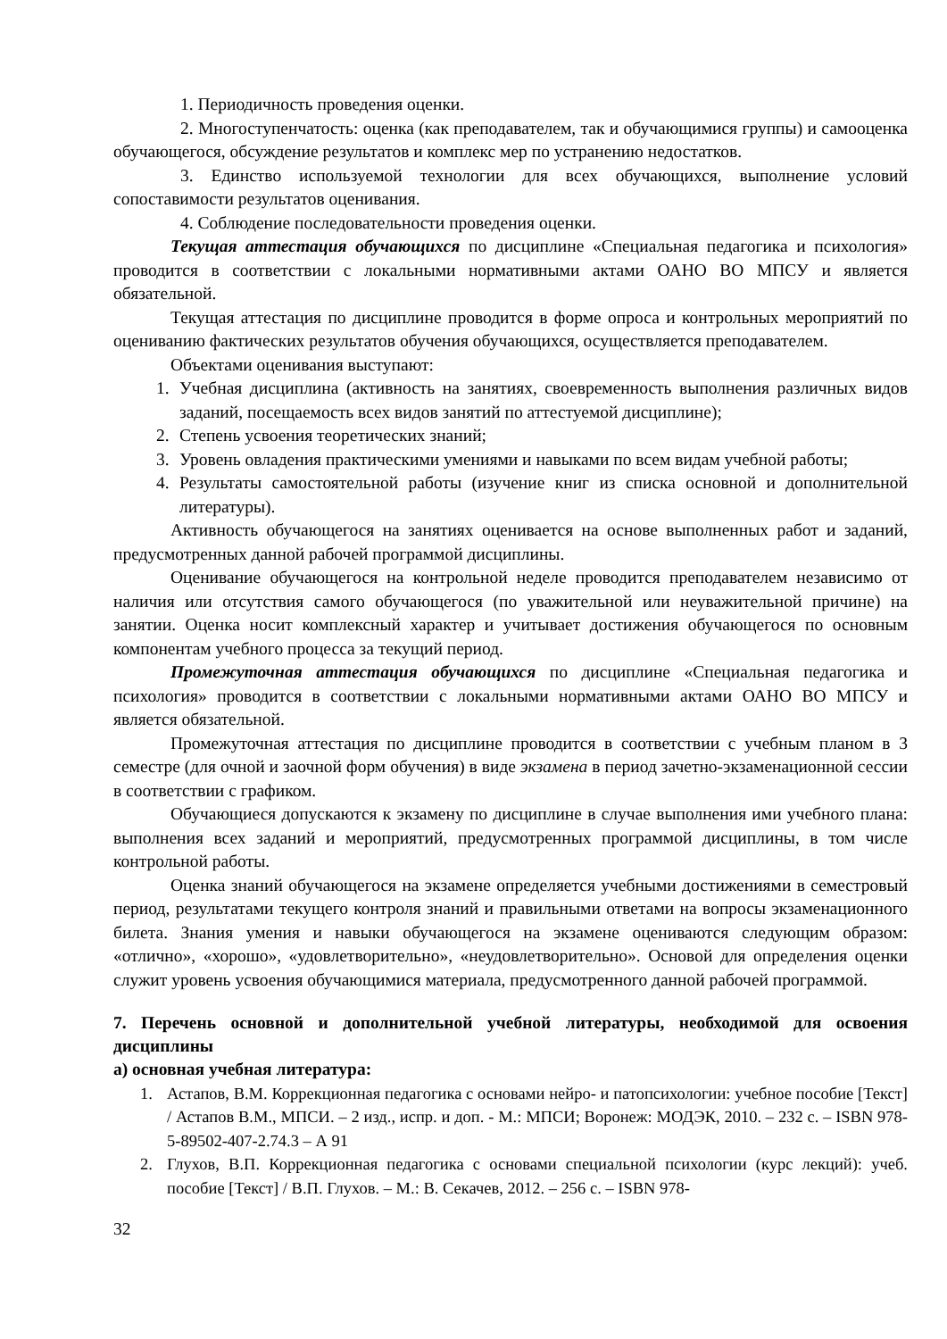1. Периодичность проведения оценки.
2. Многоступенчатость: оценка (как преподавателем, так и обучающимися группы) и самооценка обучающегося, обсуждение результатов и комплекс мер по устранению недостатков.
3. Единство используемой технологии для всех обучающихся, выполнение условий сопоставимости результатов оценивания.
4. Соблюдение последовательности проведения оценки.
Текущая аттестация обучающихся по дисциплине «Специальная педагогика и психология» проводится в соответствии с локальными нормативными актами ОАНО ВО МПСУ и является обязательной.
Текущая аттестация по дисциплине проводится в форме опроса и контрольных мероприятий по оцениванию фактических результатов обучения обучающихся, осуществляется преподавателем.
Объектами оценивания выступают:
1. Учебная дисциплина (активность на занятиях, своевременность выполнения различных видов заданий, посещаемость всех видов занятий по аттестуемой дисциплине);
2. Степень усвоения теоретических знаний;
3. Уровень овладения практическими умениями и навыками по всем видам учебной работы;
4. Результаты самостоятельной работы (изучение книг из списка основной и дополнительной литературы).
Активность обучающегося на занятиях оценивается на основе выполненных работ и заданий, предусмотренных данной рабочей программой дисциплины.
Оценивание обучающегося на контрольной неделе проводится преподавателем независимо от наличия или отсутствия самого обучающегося (по уважительной или неуважительной причине) на занятии. Оценка носит комплексный характер и учитывает достижения обучающегося по основным компонентам учебного процесса за текущий период.
Промежуточная аттестация обучающихся по дисциплине «Специальная педагогика и психология» проводится в соответствии с локальными нормативными актами ОАНО ВО МПСУ и является обязательной.
Промежуточная аттестация по дисциплине проводится в соответствии с учебным планом в 3 семестре (для очной и заочной форм обучения) в виде экзамена в период зачетно-экзаменационной сессии в соответствии с графиком.
Обучающиеся допускаются к экзамену по дисциплине в случае выполнения ими учебного плана: выполнения всех заданий и мероприятий, предусмотренных программой дисциплины, в том числе контрольной работы.
Оценка знаний обучающегося на экзамене определяется учебными достижениями в семестровый период, результатами текущего контроля знаний и правильными ответами на вопросы экзаменационного билета. Знания умения и навыки обучающегося на экзамене оцениваются следующим образом: «отлично», «хорошо», «удовлетворительно», «неудовлетворительно». Основой для определения оценки служит уровень усвоения обучающимися материала, предусмотренного данной рабочей программой.
7. Перечень основной и дополнительной учебной литературы, необходимой для освоения дисциплины
а) основная учебная литература:
1. Астапов, В.М. Коррекционная педагогика с основами нейро- и патопсихологии: учебное пособие [Текст] / Астапов В.М., МПСИ. – 2 изд., испр. и доп. - М.: МПСИ; Воронеж: МОДЭК, 2010. – 232 с. – ISBN 978-5-89502-407-2.74.3 – А 91
2. Глухов, В.П. Коррекционная педагогика с основами специальной психологии (курс лекций): учеб. пособие [Текст] / В.П. Глухов. – М.: В. Секачев, 2012. – 256 с. – ISBN 978-
32